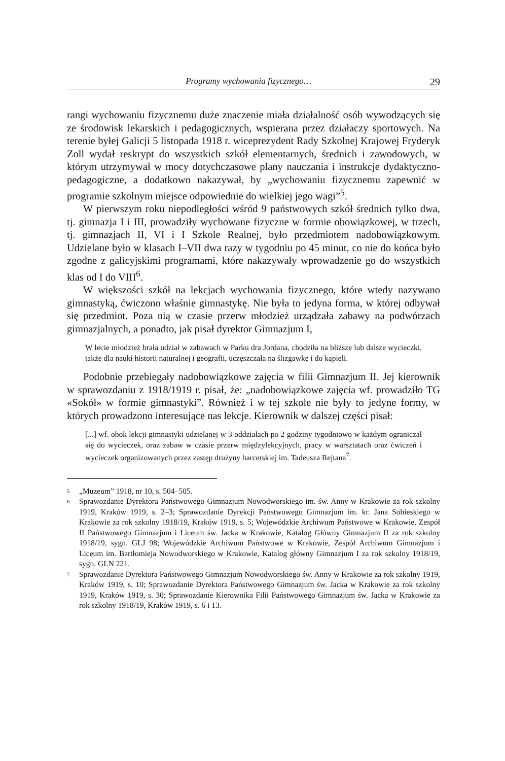Programy wychowania fizycznego… 29
rangi wychowaniu fizycznemu duże znaczenie miała działalność osób wywodzących się ze środowisk lekarskich i pedagogicznych, wspierana przez działaczy sportowych. Na terenie byłej Galicji 5 listopada 1918 r. wiceprezydent Rady Szkolnej Krajowej Fryderyk Zoll wydał reskrypt do wszystkich szkół elementarnych, średnich i zawodowych, w którym utrzymywał w mocy dotychczasowe plany nauczania i instrukcje dydaktyczno-pedagogiczne, a dodatkowo nakazywał, by „wychowaniu fizycznemu zapewnić w programie szkolnym miejsce odpowiednie do wielkiej jego wagi”<sup>5</sup>.
W pierwszym roku niepodległości wśród 9 państwowych szkół średnich tylko dwa, tj. gimnazja I i III, prowadziły wychowane fizyczne w formie obowiązkowej, w trzech, tj. gimnazjach II, VI i I Szkole Realnej, było przedmiotem nadobowiązkowym. Udzielane było w klasach I–VII dwa razy w tygodniu po 45 minut, co nie do końca było zgodne z galicyjskimi programami, które nakazywały wprowadzenie go do wszystkich klas od I do VIII<sup>6</sup>.
W większości szkół na lekcjach wychowania fizycznego, które wtedy nazywano gimnastyką, ćwiczono właśnie gimnastykę. Nie była to jedyna forma, w której odbywał się przedmiot. Poza nią w czasie przerw młodzież urządzała zabawy na podwórzach gimnazjalnych, a ponadto, jak pisał dyrektor Gimnazjum I,
W lecie młodzież brała udział w zabawach w Parku dra Jordana, chodziła na bliższe lub dalsze wycieczki, także dla nauki historii naturalnej i geografii, uczęszczała na ślizgawkę i do kąpieli.
Podobnie przebiegały nadobowiązkowe zajęcia w filii Gimnazjum II. Jej kierownik w sprawozdaniu z 1918/1919 r. pisał, że: „nadobowiązkowe zajęcia wf. prowadziło TG «Sokół» w formie gimnastyki”. Również i w tej szkole nie były to jedyne formy, w których prowadzono interesujące nas lekcje. Kierownik w dalszej części pisał:
[...] wf. obok lekcji gimnastyki udzielanej w 3 oddziałach po 2 godziny tygodniowo w każdym ograniczał się do wycieczek, oraz zabaw w czasie przerw międzylekcyjnych, pracy w warsztatach oraz ćwiczeń i wycieczek organizowanych przez zastęp drużyny harcerskiej im. Tadeusza Rejtana<sup>7</sup>.
5
„Muzeum” 1918, nr 10, s. 504–505.
6
Sprawozdanie Dyrektora Państwowego Gimnazjum Nowodworskiego im. św. Anny w Krakowie za rok szkolny 1919, Kraków 1919, s. 2–3; Sprawozdanie Dyrekcji Państwowego Gimnazjum im. kr. Jana Sobieskiego w Krakowie za rok szkolny 1918/19, Kraków 1919, s. 5; Wojewódzkie Archiwum Państwowe w Krakowie, Zespół II Państwowego Gimnazjum i Liceum św. Jacka w Krakowie, Katalog Główny Gimnazjum II za rok szkolny 1918/19, sygn. GLJ 98; Wojewódzkie Archiwum Państwowe w Krakowie, Zespół Archiwum Gimnazjum i Liceum im. Bartłomieja Nowodworskiego w Krakowie, Katalog główny Gimnazjum I za rok szkolny 1918/19, sygn. GLN 221.
7
Sprawozdanie Dyrektora Państwowego Gimnazjum Nowodworskiego św. Anny w Krakowie za rok szkolny 1919, Kraków 1919, s. 10; Sprawozdanie Dyrektora Państwowego Gimnazjum św. Jacka w Krakowie za rok szkolny 1919, Kraków 1919, s. 30; Sprawozdanie Kierownika Filii Państwowego Gimnazjum św. Jacka w Krakowie za rok szkolny 1918/19, Kraków 1919, s. 6 i 13.